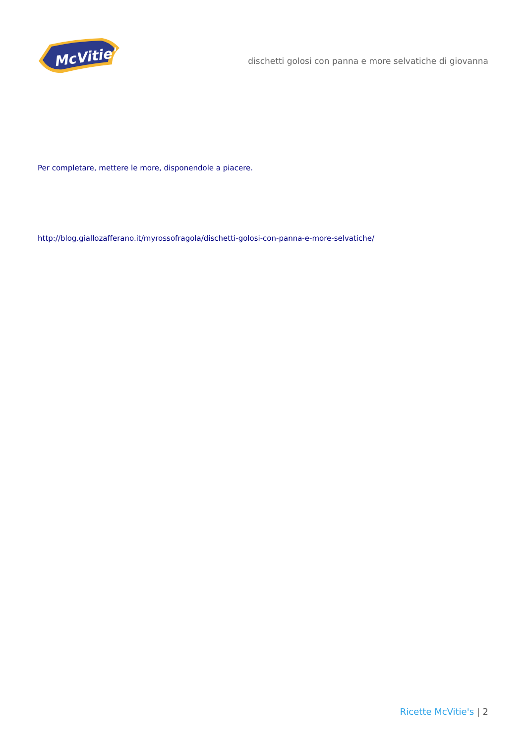McVitie's
dischetti golosi con panna e more selvatiche di giovanna
Per completare, mettere le more, disponendole a piacere.
http://blog.giallozafferano.it/myrossofragola/dischetti-golosi-con-panna-e-more-selvatiche/
Ricette McVitie's | 2